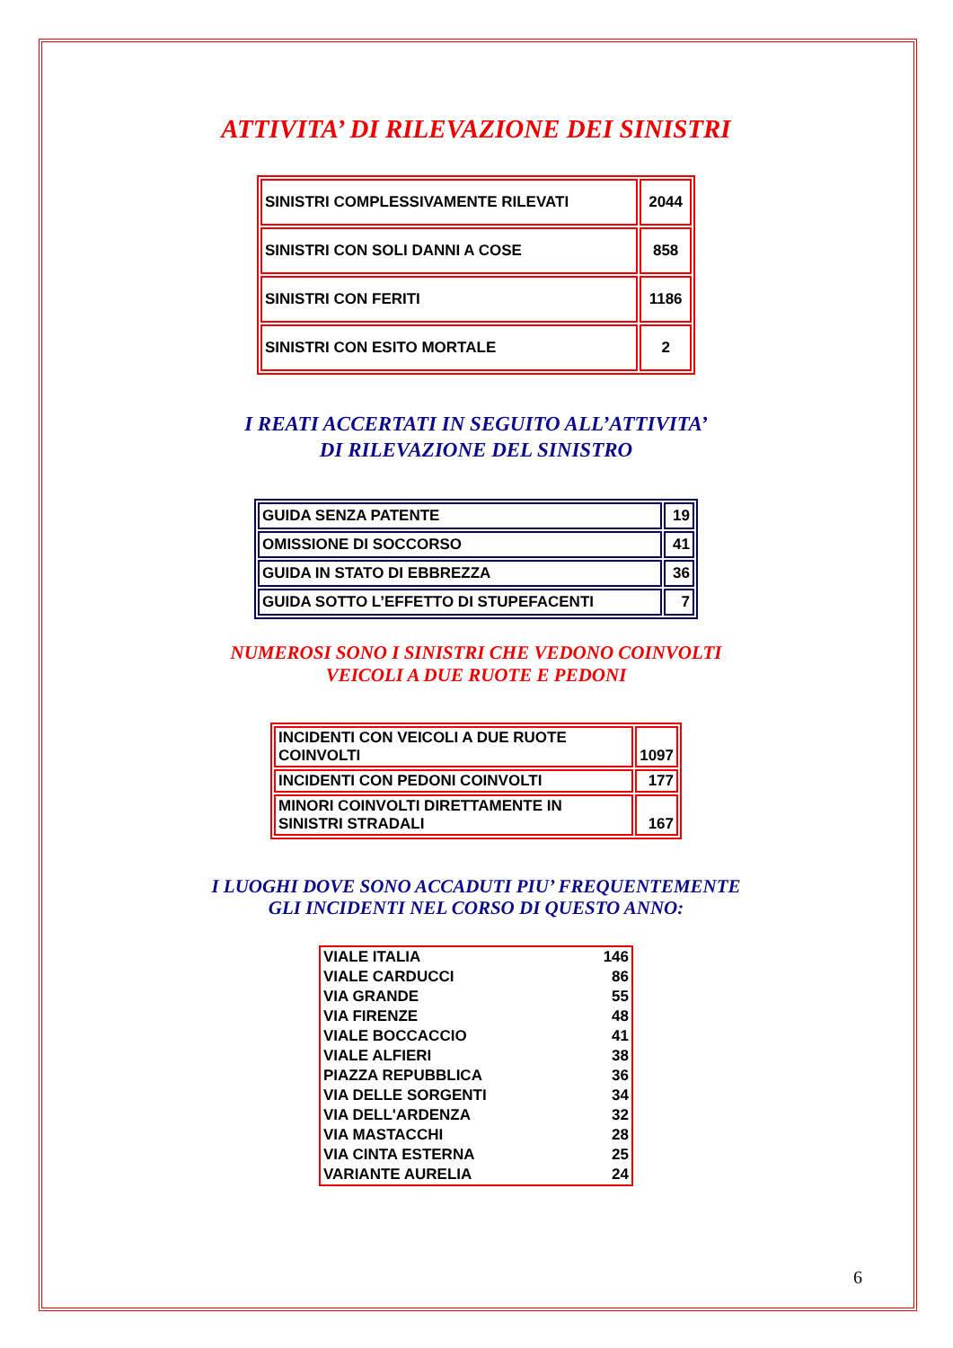ATTIVITA’ DI RILEVAZIONE DEI SINISTRI
| SINISTRI COMPLESSIVAMENTE RILEVATI | 2044 |
| SINISTRI CON SOLI DANNI A COSE | 858 |
| SINISTRI CON FERITI | 1186 |
| SINISTRI CON ESITO MORTALE | 2 |
I REATI ACCERTATI IN SEGUITO ALL’ATTIVITA’
DI RILEVAZIONE DEL SINISTRO
| GUIDA SENZA PATENTE | 19 |
| OMISSIONE DI SOCCORSO | 41 |
| GUIDA IN STATO DI EBBREZZA | 36 |
| GUIDA SOTTO L’EFFETTO DI STUPEFACENTI | 7 |
NUMEROSI SONO I SINISTRI CHE VEDONO COINVOLTI
VEICOLI A DUE RUOTE E PEDONI
| INCIDENTI CON VEICOLI A DUE RUOTE COINVOLTI | 1097 |
| INCIDENTI CON PEDONI COINVOLTI | 177 |
| MINORI COINVOLTI DIRETTAMENTE IN SINISTRI STRADALI | 167 |
I LUOGHI DOVE SONO ACCADUTI PIU’ FREQUENTEMENTE
GLI INCIDENTI NEL CORSO DI QUESTO ANNO:
| VIALE ITALIA | 146 |
| VIALE CARDUCCI | 86 |
| VIA GRANDE | 55 |
| VIA FIRENZE | 48 |
| VIALE BOCCACCIO | 41 |
| VIALE ALFIERI | 38 |
| PIAZZA REPUBBLICA | 36 |
| VIA DELLE SORGENTI | 34 |
| VIA DELL'ARDENZA | 32 |
| VIA MASTACCHI | 28 |
| VIA CINTA ESTERNA | 25 |
| VARIANTE AURELIA | 24 |
6